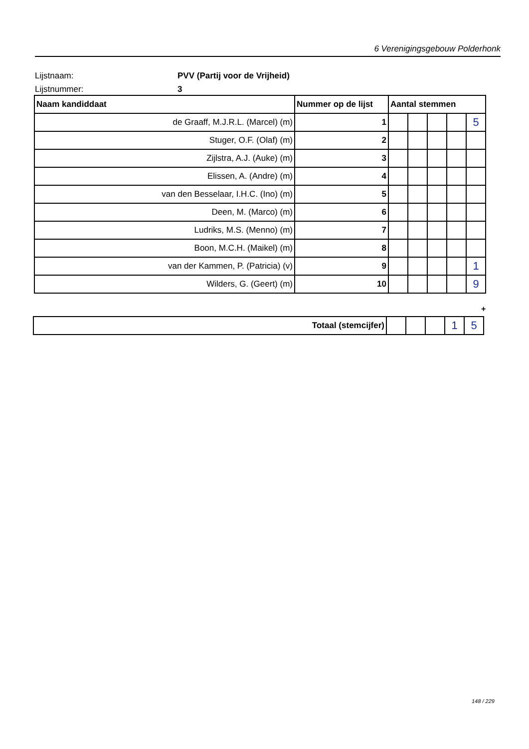6 Verenigingsgebouw Polderhonk
Lijstnaam: PVV (Partij voor de Vrijheid)
Lijstnummer: 3
| Naam kandiddaat | Nummer op de lijst | Aantal stemmen | | | | |
| --- | --- | --- | --- | --- | --- | --- |
| de Graaff, M.J.R.L. (Marcel) (m) | 1 | | | | | 5 |
| Stuger, O.F. (Olaf) (m) | 2 | | | | | |
| Zijlstra, A.J. (Auke) (m) | 3 | | | | | |
| Elissen, A. (Andre) (m) | 4 | | | | | |
| van den Besselaar, I.H.C. (Ino) (m) | 5 | | | | | |
| Deen, M. (Marco) (m) | 6 | | | | | |
| Ludriks, M.S. (Menno) (m) | 7 | | | | | |
| Boon, M.C.H. (Maikel) (m) | 8 | | | | | |
| van der Kammen, P. (Patricia) (v) | 9 | | | | | 1 |
| Wilders, G. (Geert) (m) | 10 | | | | | 9 |
+
| Totaal (stemcijfer) | | | | 1 | 5 |
148 / 229